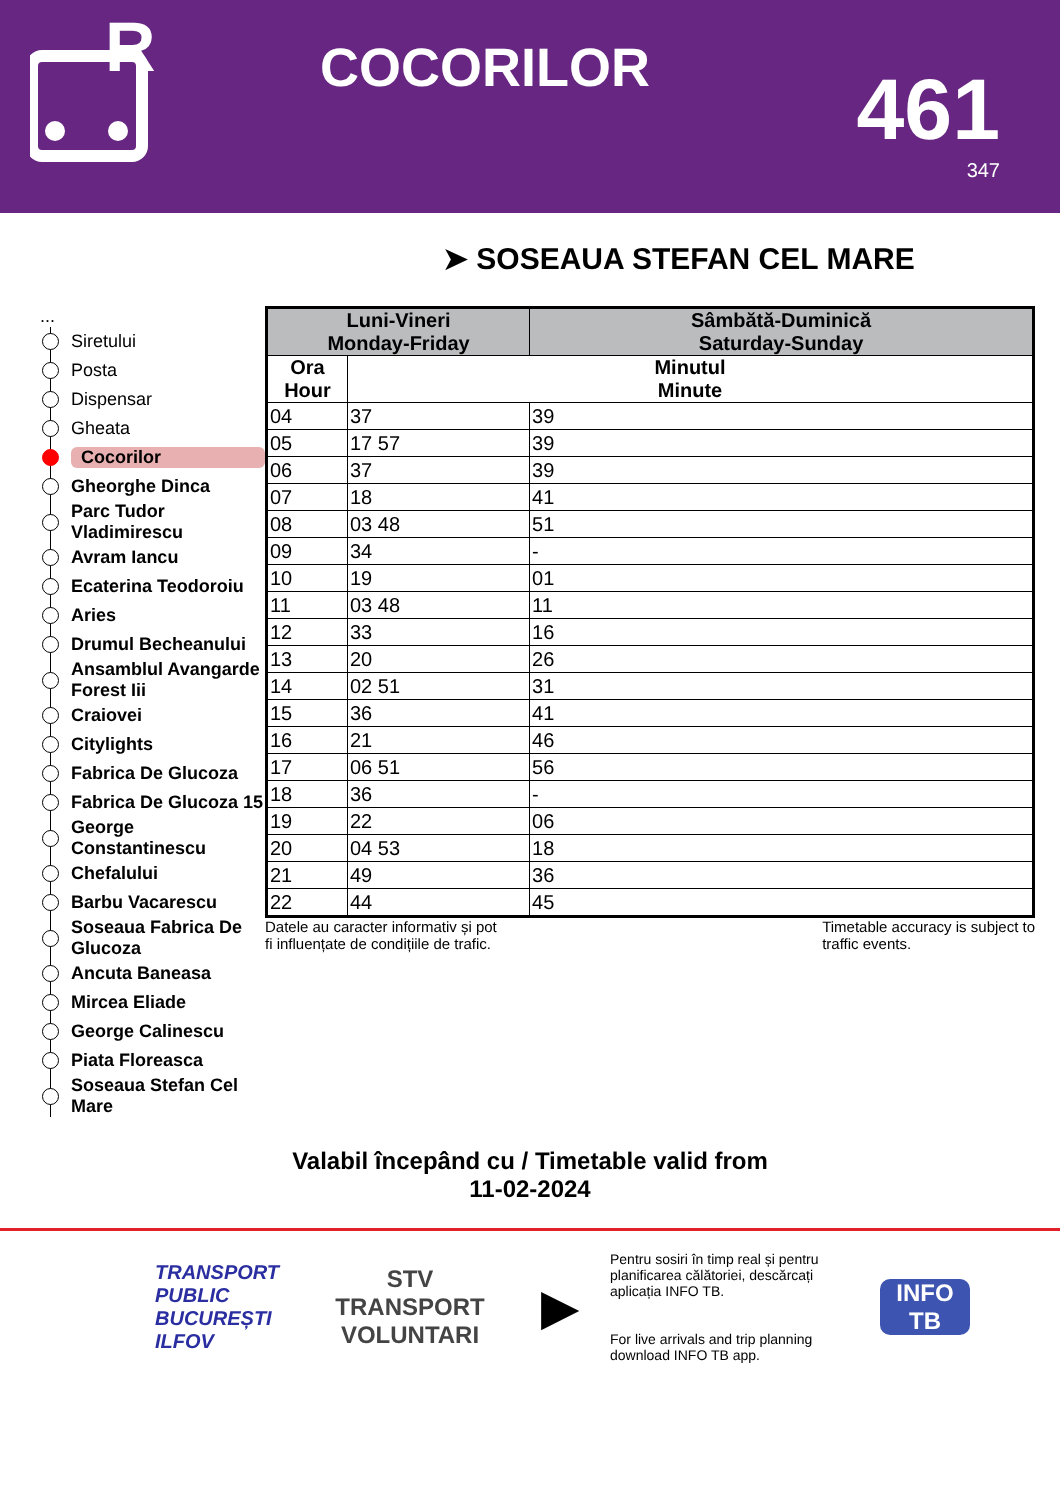R
COCORILOR
461
347
➤ SOSEAUA STEFAN CEL MARE
...
Siretului
Posta
Dispensar
Gheata
Cocorilor
Gheorghe Dinca
Parc Tudor Vladimirescu
Avram Iancu
Ecaterina Teodoroiu
Aries
Drumul Becheanului
Ansamblul Avangarde Forest Iii
Craiovei
Citylights
Fabrica De Glucoza
Fabrica De Glucoza 15
George Constantinescu
Chefalului
Barbu Vacarescu
Soseaua Fabrica De Glucoza
Ancuta Baneasa
Mircea Eliade
George Calinescu
Piata Floreasca
Soseaua Stefan Cel Mare
| Luni-Vineri Monday-Friday | | Sâmbătă-Duminică Saturday-Sunday |
| --- | --- | --- |
| Ora Hour | Minutul Minute | |
| 04 | 37 | 39 |
| 05 | 17 57 | 39 |
| 06 | 37 | 39 |
| 07 | 18 | 41 |
| 08 | 03 48 | 51 |
| 09 | 34 | - |
| 10 | 19 | 01 |
| 11 | 03 48 | 11 |
| 12 | 33 | 16 |
| 13 | 20 | 26 |
| 14 | 02 51 | 31 |
| 15 | 36 | 41 |
| 16 | 21 | 46 |
| 17 | 06 51 | 56 |
| 18 | 36 | - |
| 19 | 22 | 06 |
| 20 | 04 53 | 18 |
| 21 | 49 | 36 |
| 22 | 44 | 45 |
Datele au caracter informativ și pot
fi influențate de condițiile de trafic. Timetable accuracy is subject to
traffic events.
Valabil începând cu / Timetable valid from
11-02-2024
TRANSPORT
PUBLIC
BUCUREȘTI
ILFOV
STV
TRANSPORT
VOLUNTARI
▶
Pentru sosiri în timp real și pentru planificarea călătoriei, descărcați aplicația INFO TB.
For live arrivals and trip planning download INFO TB app.
INFO TB